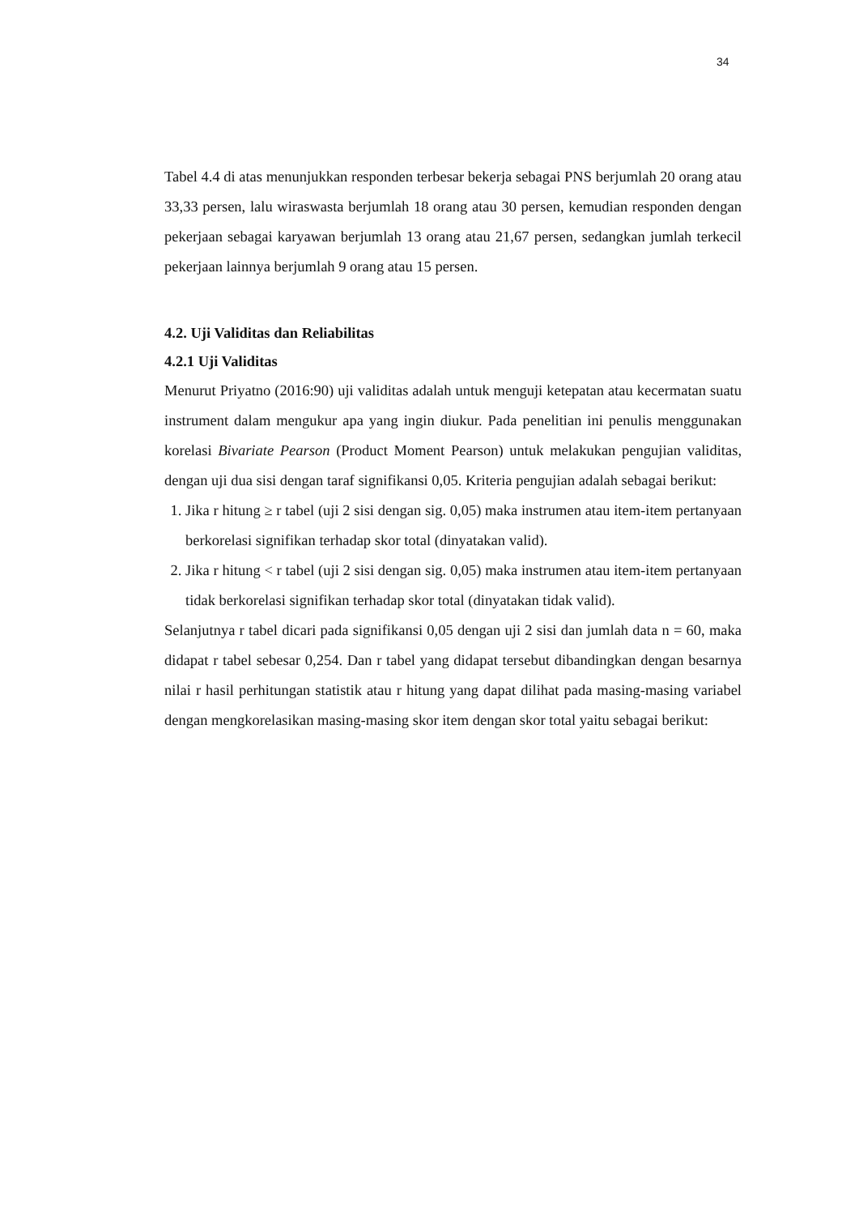34
Tabel 4.4 di atas menunjukkan responden terbesar bekerja sebagai PNS berjumlah 20 orang atau 33,33 persen, lalu wiraswasta berjumlah 18 orang atau 30 persen, kemudian responden dengan pekerjaan sebagai karyawan berjumlah 13 orang atau 21,67 persen, sedangkan jumlah terkecil pekerjaan lainnya berjumlah 9 orang atau 15 persen.
4.2. Uji Validitas dan Reliabilitas
4.2.1 Uji Validitas
Menurut Priyatno (2016:90) uji validitas adalah untuk menguji ketepatan atau kecermatan suatu instrument dalam mengukur apa yang ingin diukur. Pada penelitian ini penulis menggunakan korelasi Bivariate Pearson (Product Moment Pearson) untuk melakukan pengujian validitas, dengan uji dua sisi dengan taraf signifikansi 0,05. Kriteria pengujian adalah sebagai berikut:
1. Jika r hitung ≥ r tabel (uji 2 sisi dengan sig. 0,05) maka instrumen atau item-item pertanyaan berkorelasi signifikan terhadap skor total (dinyatakan valid).
2. Jika r hitung < r tabel (uji 2 sisi dengan sig. 0,05) maka instrumen atau item-item pertanyaan tidak berkorelasi signifikan terhadap skor total (dinyatakan tidak valid).
Selanjutnya r tabel dicari pada signifikansi 0,05 dengan uji 2 sisi dan jumlah data n = 60, maka didapat r tabel sebesar 0,254. Dan r tabel yang didapat tersebut dibandingkan dengan besarnya nilai r hasil perhitungan statistik atau r hitung yang dapat dilihat pada masing-masing variabel dengan mengkorelasikan masing-masing skor item dengan skor total yaitu sebagai berikut: